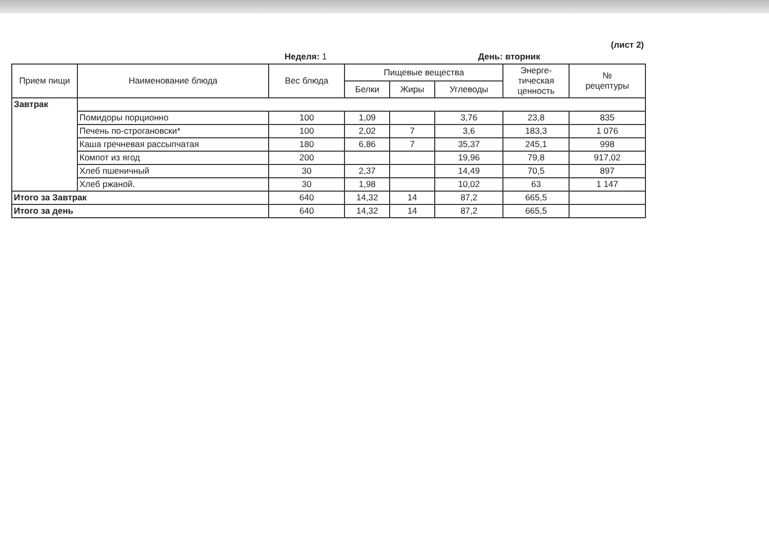(лист 2)
Неделя: 1 День: вторник
| Прием пищи | Наименование блюда | Вес блюда | Пищевые вещества | | | Энерге- тическая ценность | № рецептуры |
| --- | --- | --- | --- | --- | --- | --- | --- |
| | | | Белки | Жиры | Углеводы | | |
| Завтрак | | | | | | | |
| | Помидоры порционно | 100 | 1,09 | | 3,76 | 23,8 | 835 |
| | Печень по-строгановски* | 100 | 2,02 | 7 | 3,6 | 183,3 | 1 076 |
| | Каша гречневая рассыпчатая | 180 | 6,86 | 7 | 35,37 | 245,1 | 998 |
| | Компот из ягод | 200 | | | 19,96 | 79,8 | 917,02 |
| | Хлеб пшеничный | 30 | 2,37 | | 14,49 | 70,5 | 897 |
| | Хлеб ржаной. | 30 | 1,98 | | 10,02 | 63 | 1 147 |
| Итого за Завтрак | | 640 | 14,32 | 14 | 87,2 | 665,5 | |
| Итого за день | | 640 | 14,32 | 14 | 87,2 | 665,5 | |